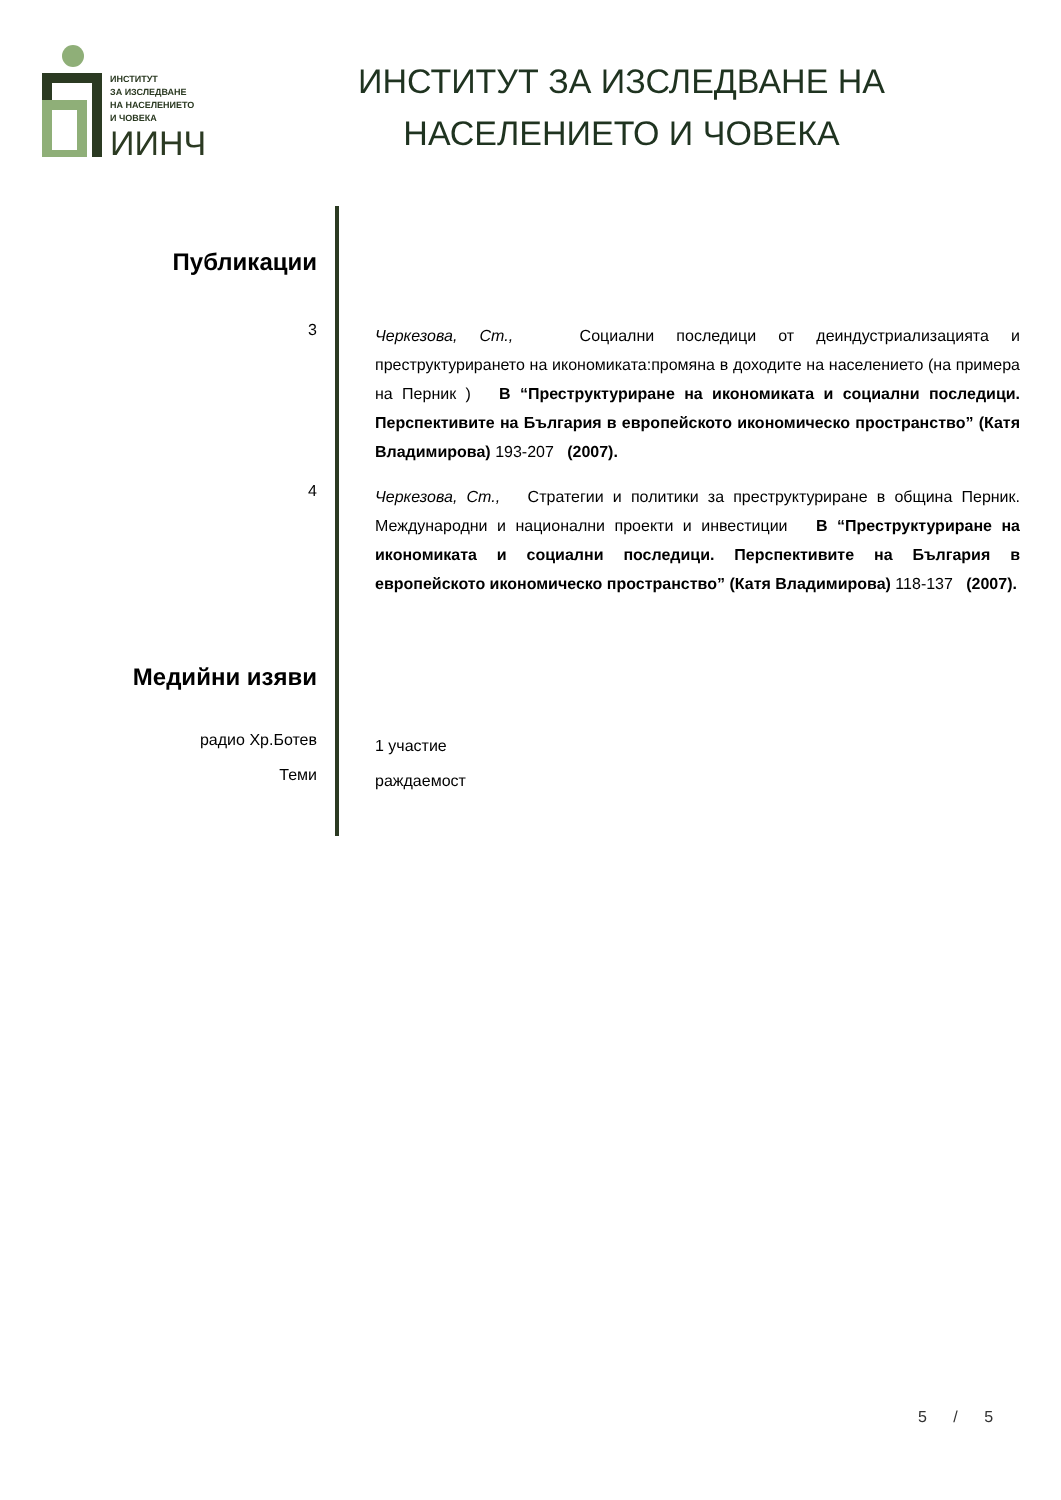ИНСТИТУТ
ЗА ИЗСЛЕДВАНЕ
НА НАСЕЛЕНИЕТО
И ЧОВЕКА
ИИНЧ
ИНСТИТУТ ЗА ИЗСЛЕДВАНЕ НА
НАСЕЛЕНИЕТО И ЧОВЕКА
Публикации
3
Черкезова, Ст., Социални последици от деиндустриализацията и преструктурирането на икономиката:промяна в доходите на населението (на примера на Перник ) В “Преструктуриране на икономиката и социални последици. Перспективите на България в европейското икономическо пространство” (Катя Владимирова) 193-207 (2007).
4
Черкезова, Ст., Стратегии и политики за преструктуриране в община Перник. Международни и национални проекти и инвестиции В “Преструктуриране на икономиката и социални последици. Перспективите на България в европейското икономическо пространство” (Катя Владимирова) 118-137 (2007).
Медийни изяви
радио Хр.Ботев
1 участие
Теми
раждаемост
5 / 5